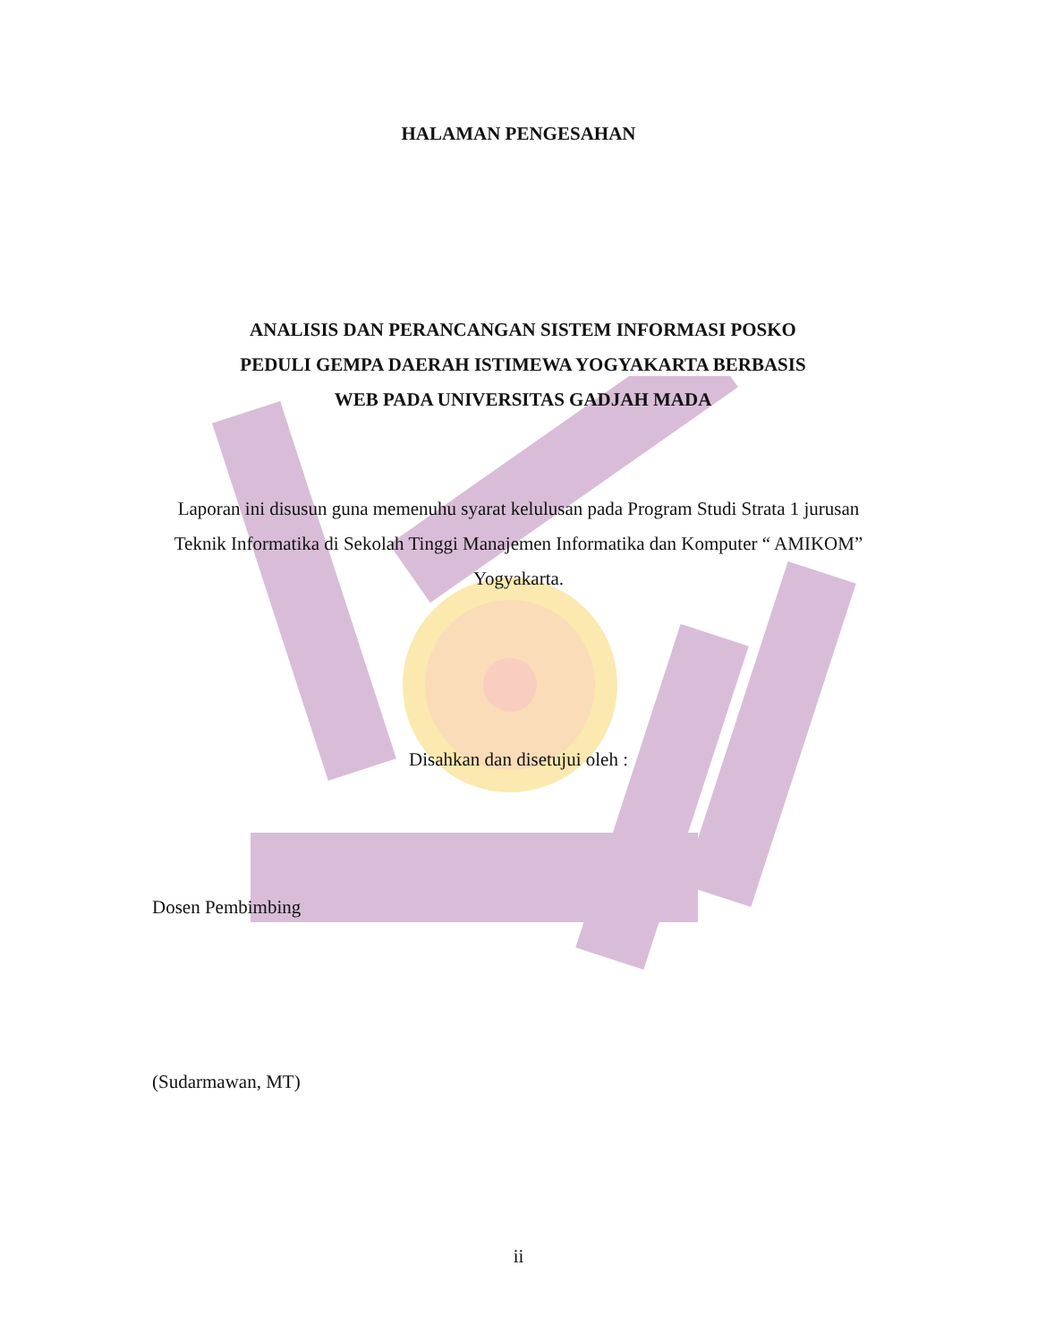HALAMAN PENGESAHAN
ANALISIS DAN PERANCANGAN SISTEM INFORMASI POSKO PEDULI GEMPA DAERAH ISTIMEWA YOGYAKARTA BERBASIS WEB PADA UNIVERSITAS GADJAH MADA
Laporan ini disusun guna memenuhu syarat kelulusan pada Program Studi Strata 1 jurusan Teknik Informatika di Sekolah Tinggi Manajemen Informatika dan Komputer “ AMIKOM” Yogyakarta.
Disahkan dan disetujui oleh :
Dosen Pembimbing
(Sudarmawan, MT)
ii